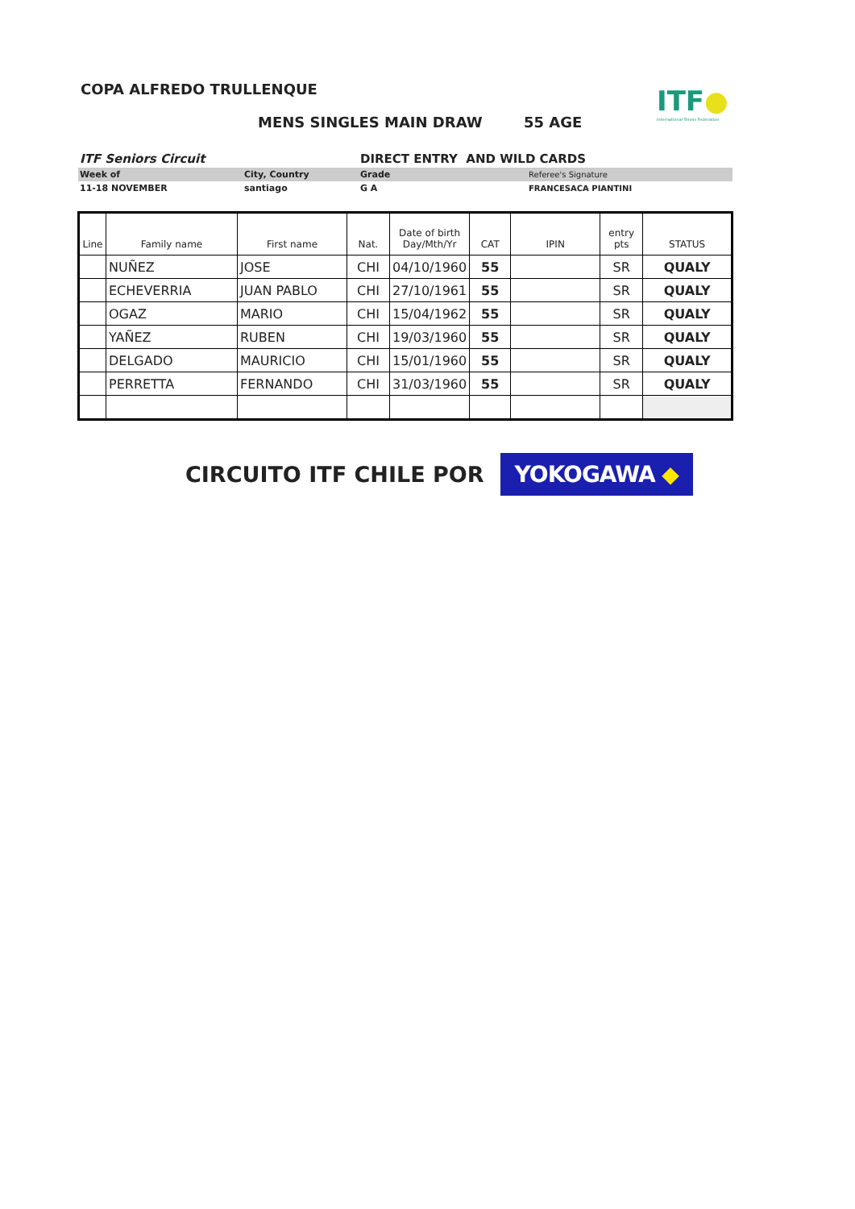COPA ALFREDO TRULLENQUE
ITF●
International Tennis Federation
MENS SINGLES MAIN DRAW 55 AGE
| ITF Seniors Circuit | | DIRECT ENTRY AND WILD CARDS | |
| Week of | City, Country | Grade | Referee's Signature |
| 11-18 NOVEMBER | santiago | G A | FRANCESACA PIANTINI |
| Line | Family name | First name | Nat. | Date of birth Day/Mth/Yr | CAT | IPIN | entry pts | STATUS |
| --- | --- | --- | --- | --- | --- | --- | --- | --- |
| | NUÑEZ | JOSE | CHI | 04/10/1960 | 55 | | SR | QUALY |
| | ECHEVERRIA | JUAN PABLO | CHI | 27/10/1961 | 55 | | SR | QUALY |
| | OGAZ | MARIO | CHI | 15/04/1962 | 55 | | SR | QUALY |
| | YAÑEZ | RUBEN | CHI | 19/03/1960 | 55 | | SR | QUALY |
| | DELGADO | MAURICIO | CHI | 15/01/1960 | 55 | | SR | QUALY |
| | PERRETTA | FERNANDO | CHI | 31/03/1960 | 55 | | SR | QUALY |
CIRCUITO ITF CHILE POR
YOKOGAWA ◆